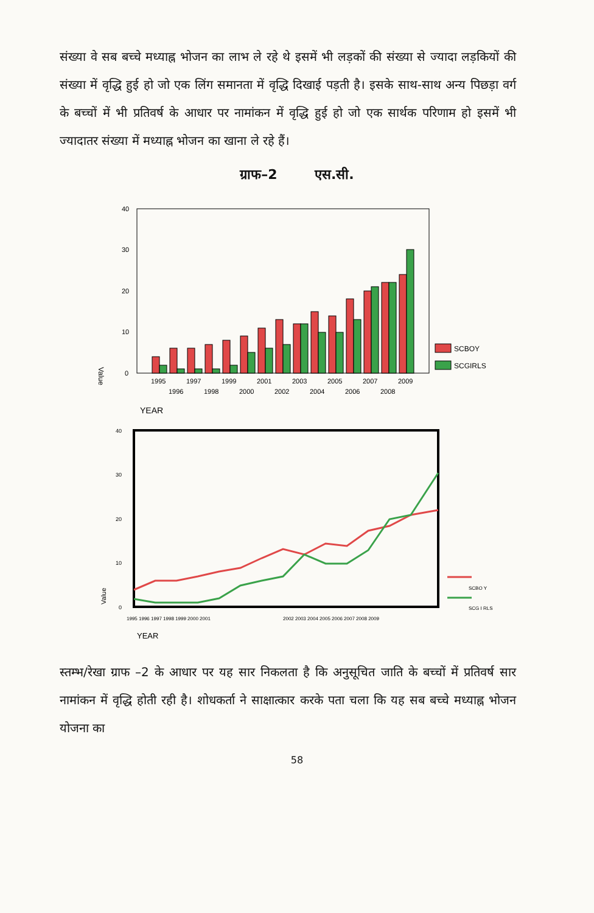संख्या वे सब बच्चे मध्याह्न भोजन का लाभ ले रहे थे इसमें भी लड़कों की संख्या से ज्यादा लड़कियों की संख्या में वृद्धि हुई हो जो एक लिंग समानता में वृद्धि दिखाई पड़ती है। इसके साथ-साथ अन्य पिछड़ा वर्ग के बच्चों में भी प्रतिवर्ष के आधार पर नामांकन में वृद्धि हुई हो जो एक सार्थक परिणाम हो इसमें भी ज्यादातर संख्या में मध्याह्न भोजन का खाना ले रहे हैं।
ग्राफ–2 एस.सी.
40
30
20
10
0
Value
SCBOY
SCGIRLS
1995
1997
1999
2001
2003
2005
2007
2009
1996
1998
2000
2002
2004
2006
2008
YEAR
40
30
20
10
0
Value
SCBO Y
SCG I RLS
1995 1996 1997 1998 1999 2000 2001
2002 2003 2004 2005 2006 2007 2008 2009
YEAR
स्तम्भ/रेखा ग्राफ –2 के आधार पर यह सार निकलता है कि अनुसूचित जाति के बच्चों में प्रतिवर्ष सार नामांकन में वृद्धि होती रही है। शोधकर्ता ने साक्षात्कार करके पता चला कि यह सब बच्चे मध्याह्न भोजन योजना का
58